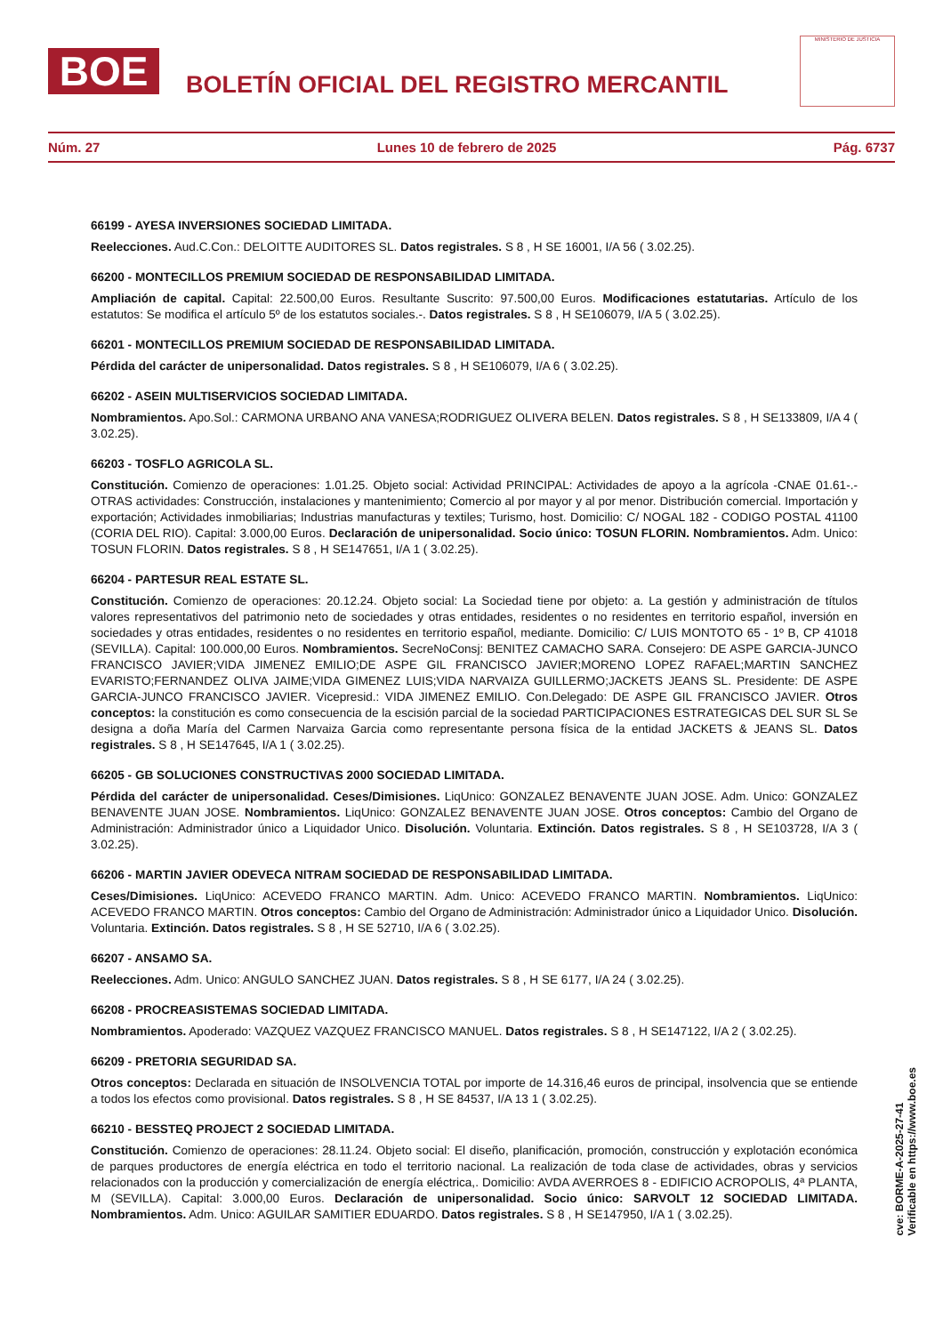BOE
BOLETÍN OFICIAL DEL REGISTRO MERCANTIL
MINISTERIO DE JUSTICIA
Núm. 27 Lunes 10 de febrero de 2025 Pág. 6737
66199 - AYESA INVERSIONES SOCIEDAD LIMITADA.
Reelecciones. Aud.C.Con.: DELOITTE AUDITORES SL. Datos registrales. S 8 , H SE 16001, I/A 56 ( 3.02.25).
66200 - MONTECILLOS PREMIUM SOCIEDAD DE RESPONSABILIDAD LIMITADA.
Ampliación de capital. Capital: 22.500,00 Euros. Resultante Suscrito: 97.500,00 Euros. Modificaciones estatutarias. Artículo de los estatutos: Se modifica el artículo 5º de los estatutos sociales.-. Datos registrales. S 8 , H SE106079, I/A 5 ( 3.02.25).
66201 - MONTECILLOS PREMIUM SOCIEDAD DE RESPONSABILIDAD LIMITADA.
Pérdida del carácter de unipersonalidad. Datos registrales. S 8 , H SE106079, I/A 6 ( 3.02.25).
66202 - ASEIN MULTISERVICIOS SOCIEDAD LIMITADA.
Nombramientos. Apo.Sol.: CARMONA URBANO ANA VANESA;RODRIGUEZ OLIVERA BELEN. Datos registrales. S 8 , H SE133809, I/A 4 ( 3.02.25).
66203 - TOSFLO AGRICOLA SL.
Constitución. Comienzo de operaciones: 1.01.25. Objeto social: Actividad PRINCIPAL: Actividades de apoyo a la agrícola -CNAE 01.61-.- OTRAS actividades: Construcción, instalaciones y mantenimiento; Comercio al por mayor y al por menor. Distribución comercial. Importación y exportación; Actividades inmobiliarias; Industrias manufacturas y textiles; Turismo, host. Domicilio: C/ NOGAL 182 - CODIGO POSTAL 41100 (CORIA DEL RIO). Capital: 3.000,00 Euros. Declaración de unipersonalidad. Socio único: TOSUN FLORIN. Nombramientos. Adm. Unico: TOSUN FLORIN. Datos registrales. S 8 , H SE147651, I/A 1 ( 3.02.25).
66204 - PARTESUR REAL ESTATE SL.
Constitución. Comienzo de operaciones: 20.12.24. Objeto social: La Sociedad tiene por objeto: a. La gestión y administración de títulos valores representativos del patrimonio neto de sociedades y otras entidades, residentes o no residentes en territorio español, inversión en sociedades y otras entidades, residentes o no residentes en territorio español, mediante. Domicilio: C/ LUIS MONTOTO 65 - 1º B, CP 41018 (SEVILLA). Capital: 100.000,00 Euros. Nombramientos. SecreNoConsj: BENITEZ CAMACHO SARA. Consejero: DE ASPE GARCIA-JUNCO FRANCISCO JAVIER;VIDA JIMENEZ EMILIO;DE ASPE GIL FRANCISCO JAVIER;MORENO LOPEZ RAFAEL;MARTIN SANCHEZ EVARISTO;FERNANDEZ OLIVA JAIME;VIDA GIMENEZ LUIS;VIDA NARVAIZA GUILLERMO;JACKETS JEANS SL. Presidente: DE ASPE GARCIA-JUNCO FRANCISCO JAVIER. Vicepresid.: VIDA JIMENEZ EMILIO. Con.Delegado: DE ASPE GIL FRANCISCO JAVIER. Otros conceptos: la constitución es como consecuencia de la escisión parcial de la sociedad PARTICIPACIONES ESTRATEGICAS DEL SUR SL Se designa a doña María del Carmen Narvaiza Garcia como representante persona física de la entidad JACKETS & JEANS SL. Datos registrales. S 8 , H SE147645, I/A 1 ( 3.02.25).
66205 - GB SOLUCIONES CONSTRUCTIVAS 2000 SOCIEDAD LIMITADA.
Pérdida del carácter de unipersonalidad. Ceses/Dimisiones. LiqUnico: GONZALEZ BENAVENTE JUAN JOSE. Adm. Unico: GONZALEZ BENAVENTE JUAN JOSE. Nombramientos. LiqUnico: GONZALEZ BENAVENTE JUAN JOSE. Otros conceptos: Cambio del Organo de Administración: Administrador único a Liquidador Unico. Disolución. Voluntaria. Extinción. Datos registrales. S 8 , H SE103728, I/A 3 ( 3.02.25).
66206 - MARTIN JAVIER ODEVECA NITRAM SOCIEDAD DE RESPONSABILIDAD LIMITADA.
Ceses/Dimisiones. LiqUnico: ACEVEDO FRANCO MARTIN. Adm. Unico: ACEVEDO FRANCO MARTIN. Nombramientos. LiqUnico: ACEVEDO FRANCO MARTIN. Otros conceptos: Cambio del Organo de Administración: Administrador único a Liquidador Unico. Disolución. Voluntaria. Extinción. Datos registrales. S 8 , H SE 52710, I/A 6 ( 3.02.25).
66207 - ANSAMO SA.
Reelecciones. Adm. Unico: ANGULO SANCHEZ JUAN. Datos registrales. S 8 , H SE 6177, I/A 24 ( 3.02.25).
66208 - PROCREASISTEMAS SOCIEDAD LIMITADA.
Nombramientos. Apoderado: VAZQUEZ VAZQUEZ FRANCISCO MANUEL. Datos registrales. S 8 , H SE147122, I/A 2 ( 3.02.25).
66209 - PRETORIA SEGURIDAD SA.
Otros conceptos: Declarada en situación de INSOLVENCIA TOTAL por importe de 14.316,46 euros de principal, insolvencia que se entiende a todos los efectos como provisional. Datos registrales. S 8 , H SE 84537, I/A 13 1 ( 3.02.25).
66210 - BESSTEQ PROJECT 2 SOCIEDAD LIMITADA.
Constitución. Comienzo de operaciones: 28.11.24. Objeto social: El diseño, planificación, promoción, construcción y explotación económica de parques productores de energía eléctrica en todo el territorio nacional. La realización de toda clase de actividades, obras y servicios relacionados con la producción y comercialización de energía eléctrica,. Domicilio: AVDA AVERROES 8 - EDIFICIO ACROPOLIS, 4ª PLANTA, M (SEVILLA). Capital: 3.000,00 Euros. Declaración de unipersonalidad. Socio único: SARVOLT 12 SOCIEDAD LIMITADA. Nombramientos. Adm. Unico: AGUILAR SAMITIER EDUARDO. Datos registrales. S 8 , H SE147950, I/A 1 ( 3.02.25).
cve: BORME-A-2025-27-41
Verificable en https://www.boe.es